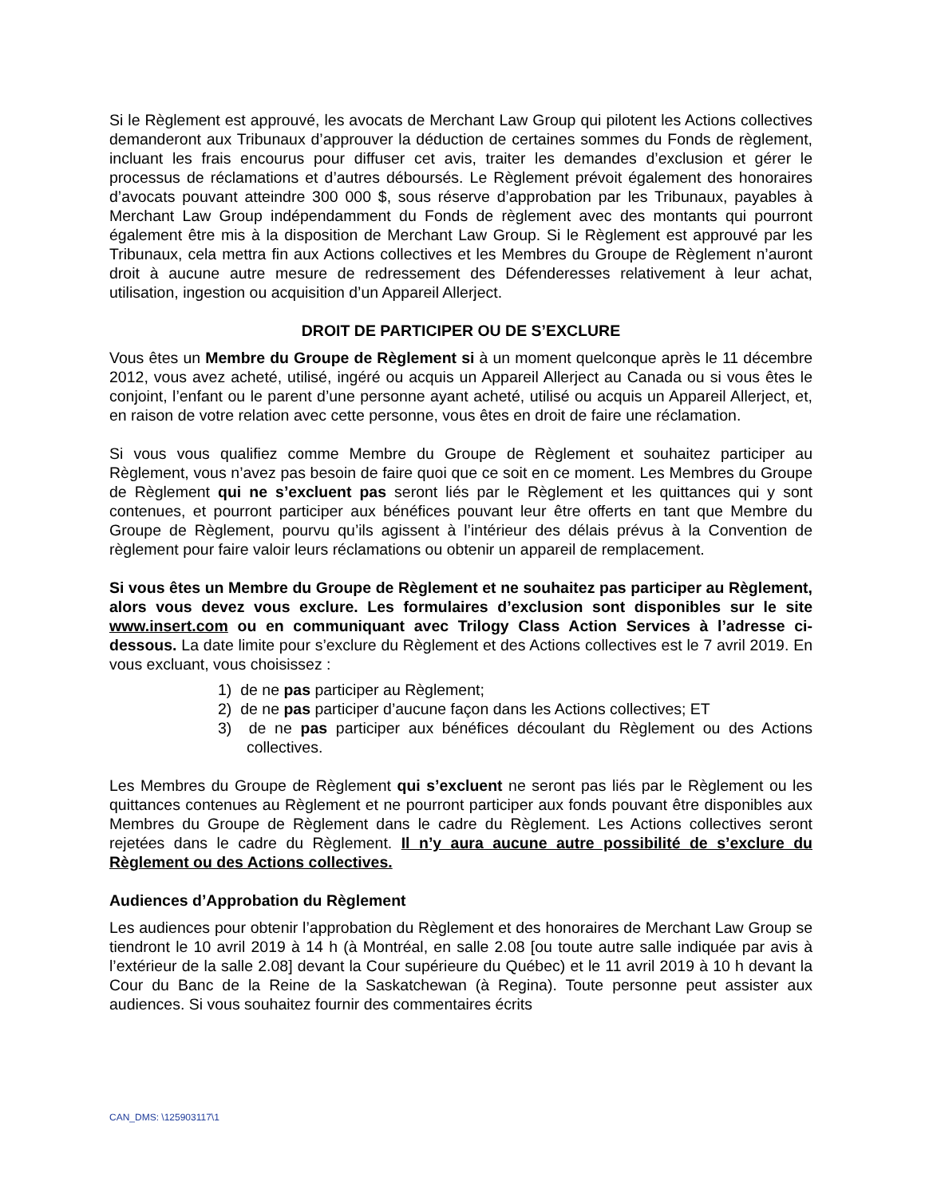Si le Règlement est approuvé, les avocats de Merchant Law Group qui pilotent les Actions collectives demanderont aux Tribunaux d’approuver la déduction de certaines sommes du Fonds de règlement, incluant les frais encourus pour diffuser cet avis, traiter les demandes d’exclusion et gérer le processus de réclamations et d’autres déboursés. Le Règlement prévoit également des honoraires d’avocats pouvant atteindre 300 000 $, sous réserve d’approbation par les Tribunaux, payables à Merchant Law Group indépendamment du Fonds de règlement avec des montants qui pourront également être mis à la disposition de Merchant Law Group. Si le Règlement est approuvé par les Tribunaux, cela mettra fin aux Actions collectives et les Membres du Groupe de Règlement n’auront droit à aucune autre mesure de redressement des Défenderesses relativement à leur achat, utilisation, ingestion ou acquisition d’un Appareil Allerject.
DROIT DE PARTICIPER OU DE S’EXCLURE
Vous êtes un Membre du Groupe de Règlement si à un moment quelconque après le 11 décembre 2012, vous avez acheté, utilisé, ingéré ou acquis un Appareil Allerject au Canada ou si vous êtes le conjoint, l’enfant ou le parent d’une personne ayant acheté, utilisé ou acquis un Appareil Allerject, et, en raison de votre relation avec cette personne, vous êtes en droit de faire une réclamation.
Si vous vous qualifiez comme Membre du Groupe de Règlement et souhaitez participer au Règlement, vous n’avez pas besoin de faire quoi que ce soit en ce moment. Les Membres du Groupe de Règlement qui ne s’excluent pas seront liés par le Règlement et les quittances qui y sont contenues, et pourront participer aux bénéfices pouvant leur être offerts en tant que Membre du Groupe de Règlement, pourvu qu’ils agissent à l’intérieur des délais prévus à la Convention de règlement pour faire valoir leurs réclamations ou obtenir un appareil de remplacement.
Si vous êtes un Membre du Groupe de Règlement et ne souhaitez pas participer au Règlement, alors vous devez vous exclure. Les formulaires d’exclusion sont disponibles sur le site www.insert.com ou en communiquant avec Trilogy Class Action Services à l’adresse ci-dessous. La date limite pour s’exclure du Règlement et des Actions collectives est le 7 avril 2019. En vous excluant, vous choisissez :
1) de ne pas participer au Règlement;
2) de ne pas participer d’aucune façon dans les Actions collectives; ET
3) de ne pas participer aux bénéfices découlant du Règlement ou des Actions collectives.
Les Membres du Groupe de Règlement qui s’excluent ne seront pas liés par le Règlement ou les quittances contenues au Règlement et ne pourront participer aux fonds pouvant être disponibles aux Membres du Groupe de Règlement dans le cadre du Règlement. Les Actions collectives seront rejetées dans le cadre du Règlement. Il n’y aura aucune autre possibilité de s’exclure du Règlement ou des Actions collectives.
Audiences d’Approbation du Règlement
Les audiences pour obtenir l’approbation du Règlement et des honoraires de Merchant Law Group se tiendront le 10 avril 2019 à 14 h (à Montréal, en salle 2.08 [ou toute autre salle indiquée par avis à l’extérieur de la salle 2.08] devant la Cour supérieure du Québec) et le 11 avril 2019 à 10 h devant la Cour du Banc de la Reine de la Saskatchewan (à Regina). Toute personne peut assister aux audiences. Si vous souhaitez fournir des commentaires écrits
CAN_DMS: \125903117\1